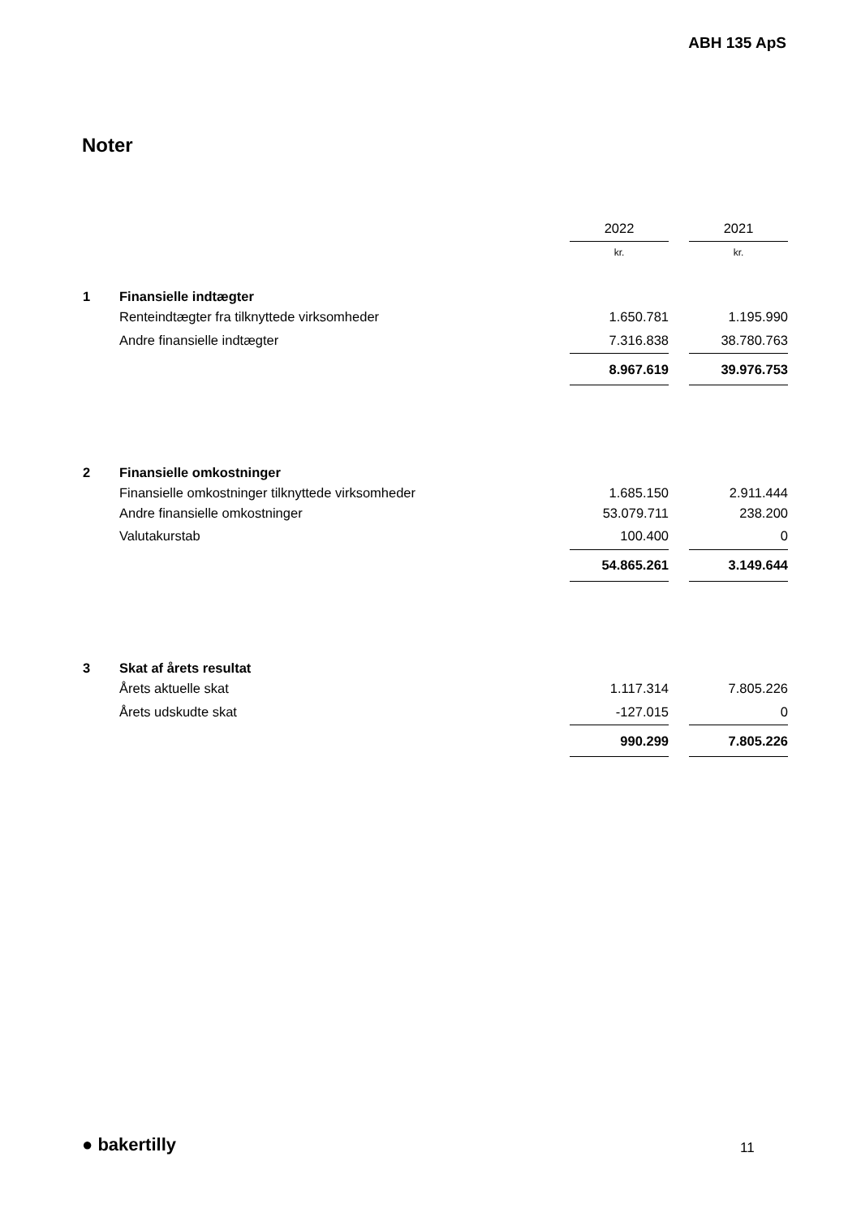ABH 135 ApS
Noter
| | | 2022 | | 2021 |
| | | kr. | | kr. |
| 1 | Finansielle indtægter | | | |
| | Renteindtægter fra tilknyttede virksomheder | 1.650.781 | | 1.195.990 |
| | Andre finansielle indtægter | 7.316.838 | | 38.780.763 |
| | | 8.967.619 | | 39.976.753 |
| 2 | Finansielle omkostninger | | | |
| | Finansielle omkostninger tilknyttede virksomheder | 1.685.150 | | 2.911.444 |
| | Andre finansielle omkostninger | 53.079.711 | | 238.200 |
| | Valutakurstab | 100.400 | | 0 |
| | | 54.865.261 | | 3.149.644 |
| 3 | Skat af årets resultat | | | |
| | Årets aktuelle skat | 1.117.314 | | 7.805.226 |
| | Årets udskudte skat | -127.015 | | 0 |
| | | 990.299 | | 7.805.226 |
● bakertilly 11